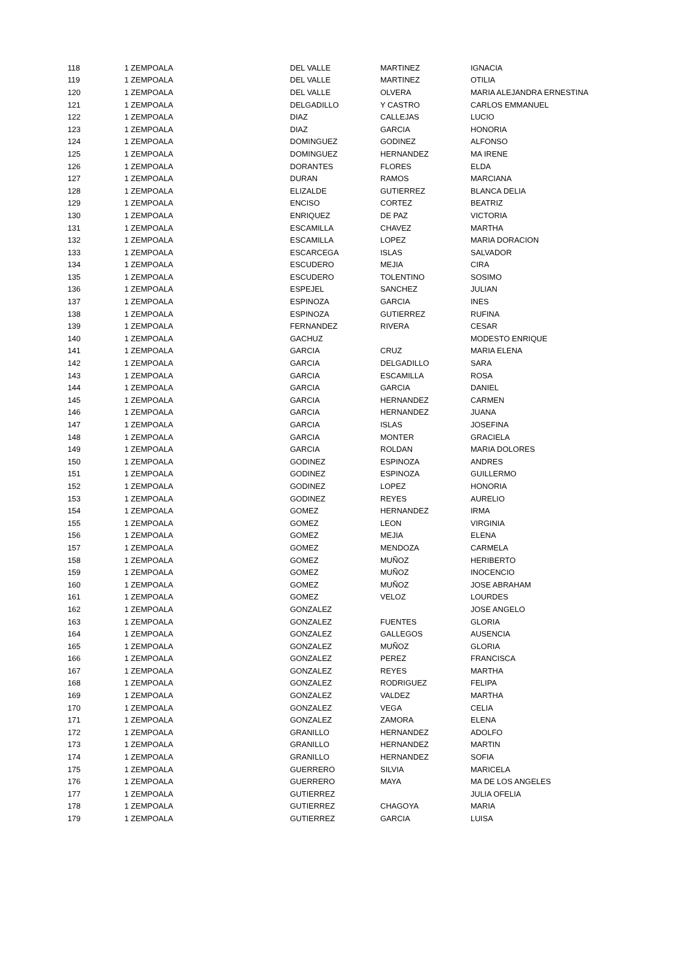| 118 | 1 ZEMPOALA | DEL VALLE | MARTINEZ | IGNACIA |
| 119 | 1 ZEMPOALA | DEL VALLE | MARTINEZ | OTILIA |
| 120 | 1 ZEMPOALA | DEL VALLE | OLVERA | MARIA ALEJANDRA ERNESTINA |
| 121 | 1 ZEMPOALA | DELGADILLO | Y CASTRO | CARLOS EMMANUEL |
| 122 | 1 ZEMPOALA | DIAZ | CALLEJAS | LUCIO |
| 123 | 1 ZEMPOALA | DIAZ | GARCIA | HONORIA |
| 124 | 1 ZEMPOALA | DOMINGUEZ | GODINEZ | ALFONSO |
| 125 | 1 ZEMPOALA | DOMINGUEZ | HERNANDEZ | MA IRENE |
| 126 | 1 ZEMPOALA | DORANTES | FLORES | ELDA |
| 127 | 1 ZEMPOALA | DURAN | RAMOS | MARCIANA |
| 128 | 1 ZEMPOALA | ELIZALDE | GUTIERREZ | BLANCA DELIA |
| 129 | 1 ZEMPOALA | ENCISO | CORTEZ | BEATRIZ |
| 130 | 1 ZEMPOALA | ENRIQUEZ | DE PAZ | VICTORIA |
| 131 | 1 ZEMPOALA | ESCAMILLA | CHAVEZ | MARTHA |
| 132 | 1 ZEMPOALA | ESCAMILLA | LOPEZ | MARIA DORACION |
| 133 | 1 ZEMPOALA | ESCARCEGA | ISLAS | SALVADOR |
| 134 | 1 ZEMPOALA | ESCUDERO | MEJIA | CIRA |
| 135 | 1 ZEMPOALA | ESCUDERO | TOLENTINO | SOSIMO |
| 136 | 1 ZEMPOALA | ESPEJEL | SANCHEZ | JULIAN |
| 137 | 1 ZEMPOALA | ESPINOZA | GARCIA | INES |
| 138 | 1 ZEMPOALA | ESPINOZA | GUTIERREZ | RUFINA |
| 139 | 1 ZEMPOALA | FERNANDEZ | RIVERA | CESAR |
| 140 | 1 ZEMPOALA | GACHUZ | | MODESTO ENRIQUE |
| 141 | 1 ZEMPOALA | GARCIA | CRUZ | MARIA ELENA |
| 142 | 1 ZEMPOALA | GARCIA | DELGADILLO | SARA |
| 143 | 1 ZEMPOALA | GARCIA | ESCAMILLA | ROSA |
| 144 | 1 ZEMPOALA | GARCIA | GARCIA | DANIEL |
| 145 | 1 ZEMPOALA | GARCIA | HERNANDEZ | CARMEN |
| 146 | 1 ZEMPOALA | GARCIA | HERNANDEZ | JUANA |
| 147 | 1 ZEMPOALA | GARCIA | ISLAS | JOSEFINA |
| 148 | 1 ZEMPOALA | GARCIA | MONTER | GRACIELA |
| 149 | 1 ZEMPOALA | GARCIA | ROLDAN | MARIA DOLORES |
| 150 | 1 ZEMPOALA | GODINEZ | ESPINOZA | ANDRES |
| 151 | 1 ZEMPOALA | GODINEZ | ESPINOZA | GUILLERMO |
| 152 | 1 ZEMPOALA | GODINEZ | LOPEZ | HONORIA |
| 153 | 1 ZEMPOALA | GODINEZ | REYES | AURELIO |
| 154 | 1 ZEMPOALA | GOMEZ | HERNANDEZ | IRMA |
| 155 | 1 ZEMPOALA | GOMEZ | LEON | VIRGINIA |
| 156 | 1 ZEMPOALA | GOMEZ | MEJIA | ELENA |
| 157 | 1 ZEMPOALA | GOMEZ | MENDOZA | CARMELA |
| 158 | 1 ZEMPOALA | GOMEZ | MUÑOZ | HERIBERTO |
| 159 | 1 ZEMPOALA | GOMEZ | MUÑOZ | INOCENCIO |
| 160 | 1 ZEMPOALA | GOMEZ | MUÑOZ | JOSE ABRAHAM |
| 161 | 1 ZEMPOALA | GOMEZ | VELOZ | LOURDES |
| 162 | 1 ZEMPOALA | GONZALEZ | | JOSE ANGELO |
| 163 | 1 ZEMPOALA | GONZALEZ | FUENTES | GLORIA |
| 164 | 1 ZEMPOALA | GONZALEZ | GALLEGOS | AUSENCIA |
| 165 | 1 ZEMPOALA | GONZALEZ | MUÑOZ | GLORIA |
| 166 | 1 ZEMPOALA | GONZALEZ | PEREZ | FRANCISCA |
| 167 | 1 ZEMPOALA | GONZALEZ | REYES | MARTHA |
| 168 | 1 ZEMPOALA | GONZALEZ | RODRIGUEZ | FELIPA |
| 169 | 1 ZEMPOALA | GONZALEZ | VALDEZ | MARTHA |
| 170 | 1 ZEMPOALA | GONZALEZ | VEGA | CELIA |
| 171 | 1 ZEMPOALA | GONZALEZ | ZAMORA | ELENA |
| 172 | 1 ZEMPOALA | GRANILLO | HERNANDEZ | ADOLFO |
| 173 | 1 ZEMPOALA | GRANILLO | HERNANDEZ | MARTIN |
| 174 | 1 ZEMPOALA | GRANILLO | HERNANDEZ | SOFIA |
| 175 | 1 ZEMPOALA | GUERRERO | SILVIA | MARICELA |
| 176 | 1 ZEMPOALA | GUERRERO | MAYA | MA DE LOS ANGELES |
| 177 | 1 ZEMPOALA | GUTIERREZ | | JULIA OFELIA |
| 178 | 1 ZEMPOALA | GUTIERREZ | CHAGOYA | MARIA |
| 179 | 1 ZEMPOALA | GUTIERREZ | GARCIA | LUISA |